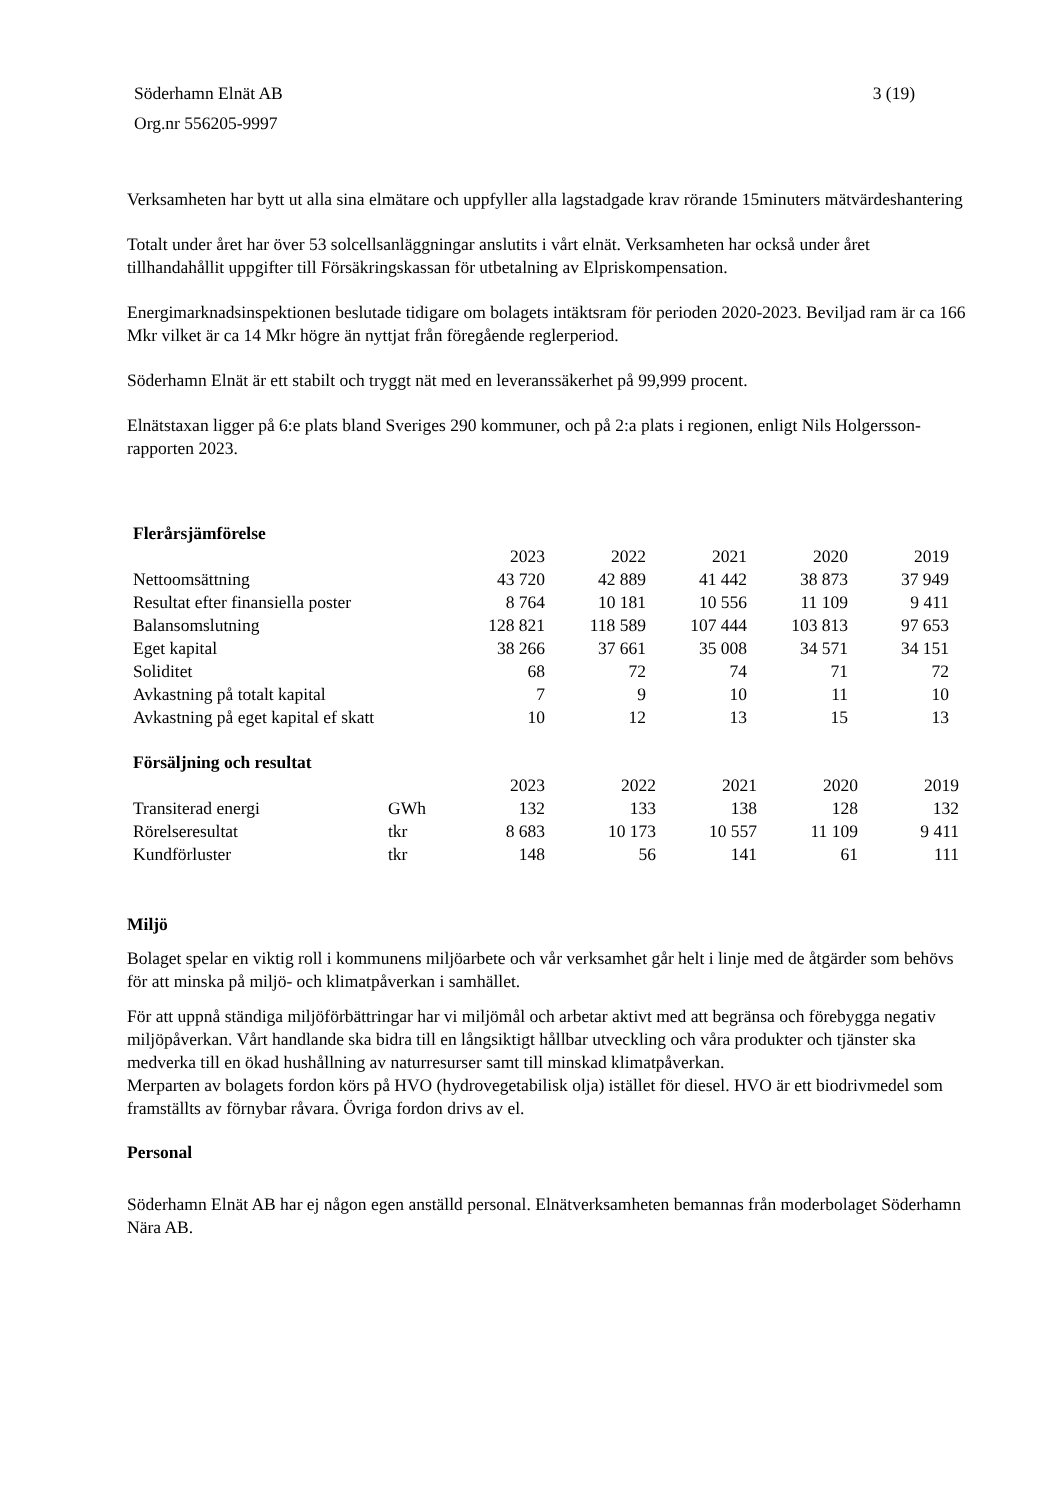Söderhamn Elnät AB
Org.nr 556205-9997
3 (19)
Verksamheten har bytt ut alla sina elmätare och uppfyller alla lagstadgade krav rörande 15minuters mätvärdeshantering
Totalt under året har över 53 solcellsanläggningar anslutits i vårt elnät. Verksamheten har också under året tillhandahållit uppgifter till Försäkringskassan för utbetalning av Elpriskompensation.
Energimarknadsinspektionen beslutade tidigare om bolagets intäktsram för perioden 2020-2023. Beviljad ram är ca 166 Mkr vilket är ca 14 Mkr högre än nyttjat från föregående reglerperiod.
Söderhamn Elnät är ett stabilt och tryggt nät med en leveranssäkerhet på 99,999 procent.
Elnätstaxan ligger på 6:e plats bland Sveriges 290 kommuner, och på 2:a plats i regionen, enligt Nils Holgersson-rapporten 2023.
| Flerårsjämförelse | | | | | |
| | 2023 | 2022 | 2021 | 2020 | 2019 |
| Nettoomsättning | 43 720 | 42 889 | 41 442 | 38 873 | 37 949 |
| Resultat efter finansiella poster | 8 764 | 10 181 | 10 556 | 11 109 | 9 411 |
| Balansomslutning | 128 821 | 118 589 | 107 444 | 103 813 | 97 653 |
| Eget kapital | 38 266 | 37 661 | 35 008 | 34 571 | 34 151 |
| Soliditet | 68 | 72 | 74 | 71 | 72 |
| Avkastning på totalt kapital | 7 | 9 | 10 | 11 | 10 |
| Avkastning på eget kapital ef skatt | 10 | 12 | 13 | 15 | 13 |
| Försäljning och resultat | | | | | | |
| | | 2023 | 2022 | 2021 | 2020 | 2019 |
| Transiterad energi | GWh | 132 | 133 | 138 | 128 | 132 |
| Rörelseresultat | tkr | 8 683 | 10 173 | 10 557 | 11 109 | 9 411 |
| Kundförluster | tkr | 148 | 56 | 141 | 61 | 111 |
Miljö
Bolaget spelar en viktig roll i kommunens miljöarbete och vår verksamhet går helt i linje med de åtgärder som behövs för att minska på miljö- och klimatpåverkan i samhället.
För att uppnå ständiga miljöförbättringar har vi miljömål och arbetar aktivt med att begränsa och förebygga negativ miljöpåverkan. Vårt handlande ska bidra till en långsiktigt hållbar utveckling och våra produkter och tjänster ska medverka till en ökad hushållning av naturresurser samt till minskad klimatpåverkan.
Merparten av bolagets fordon körs på HVO (hydrovegetabilisk olja) istället för diesel. HVO är ett biodrivmedel som framställts av förnybar råvara. Övriga fordon drivs av el.
Personal
Söderhamn Elnät AB har ej någon egen anställd personal. Elnätverksamheten bemannas från moderbolaget Söderhamn Nära AB.